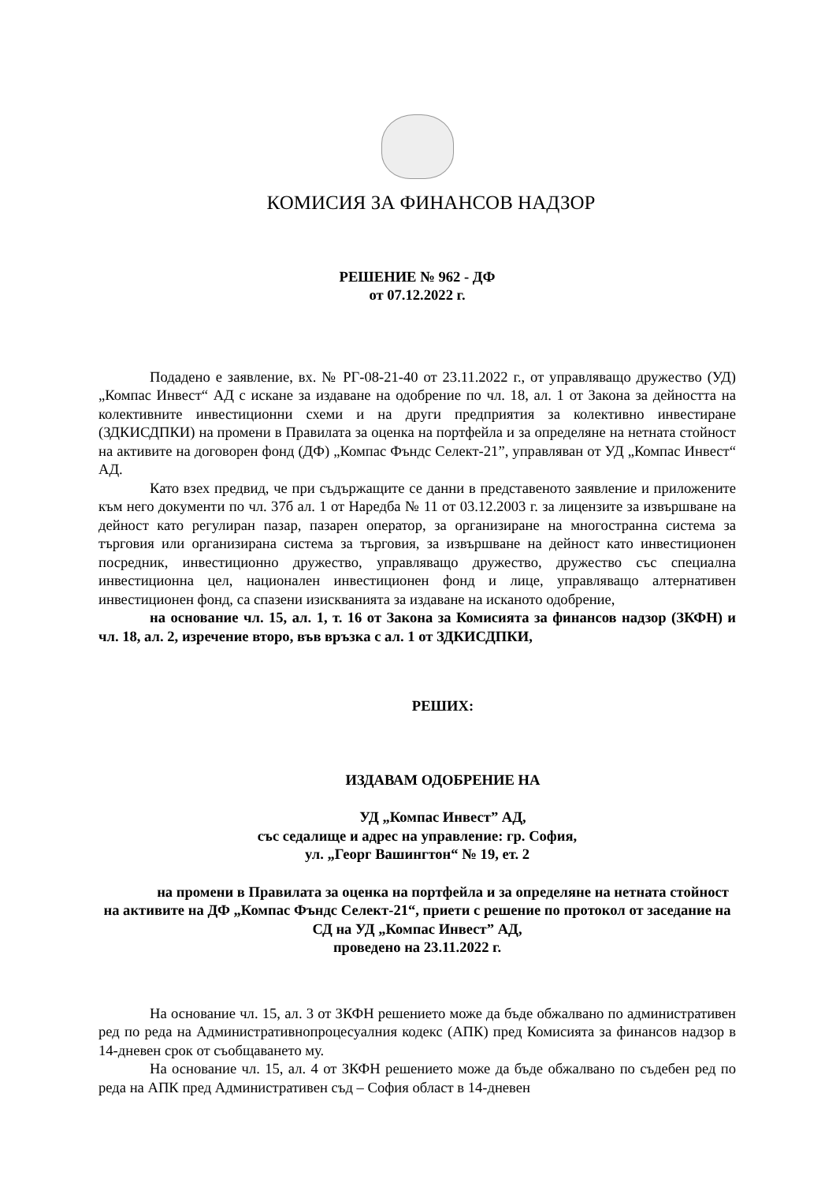КОМИСИЯ ЗА ФИНАНСОВ НАДЗОР
РЕШЕНИЕ № 962 - ДФ
от 07.12.2022 г.
Подадено е заявление, вх. № РГ-08-21-40 от 23.11.2022 г., от управляващо дружество (УД) „Компас Инвест“ АД с искане за издаване на одобрение по чл. 18, ал. 1 от Закона за дейността на колективните инвестиционни схеми и на други предприятия за колективно инвестиране (ЗДКИСДПКИ) на промени в Правилата за оценка на портфейла и за определяне на нетната стойност на активите на договорен фонд (ДФ) „Компас Фъндс Селект-21”, управляван от УД „Компас Инвест“ АД.
Като взех предвид, че при съдържащите се данни в представеното заявление и приложените към него документи по чл. 37б ал. 1 от Наредба № 11 от 03.12.2003 г. за лицензите за извършване на дейност като регулиран пазар, пазарен оператор, за организиране на многостранна система за търговия или организирана система за търговия, за извършване на дейност като инвестиционен посредник, инвестиционно дружество, управляващо дружество, дружество със специална инвестиционна цел, национален инвестиционен фонд и лице, управляващо алтернативен инвестиционен фонд, са спазени изискванията за издаване на исканото одобрение,
на основание чл. 15, ал. 1, т. 16 от Закона за Комисията за финансов надзор (ЗКФН) и чл. 18, ал. 2, изречение второ, във връзка с ал. 1 от ЗДКИСДПКИ,
РЕШИХ:
ИЗДАВАМ ОДОБРЕНИЕ НА
УД „Компас Инвест” АД,
със седалище и адрес на управление: гр. София,
ул. „Георг Вашингтон“ № 19, ет. 2
на промени в Правилата за оценка на портфейла и за определяне на нетната стойност на активите на ДФ „Компас Фъндс Селект-21“, приети с решение по протокол от заседание на СД на УД „Компас Инвест” АД,
проведено на 23.11.2022 г.
На основание чл. 15, ал. 3 от ЗКФН решението може да бъде обжалвано по административен ред по реда на Административнопроцесуалния кодекс (АПК) пред Комисията за финансов надзор в 14-дневен срок от съобщаването му.
На основание чл. 15, ал. 4 от ЗКФН решението може да бъде обжалвано по съдебен ред по реда на АПК пред Административен съд – София област в 14-дневен